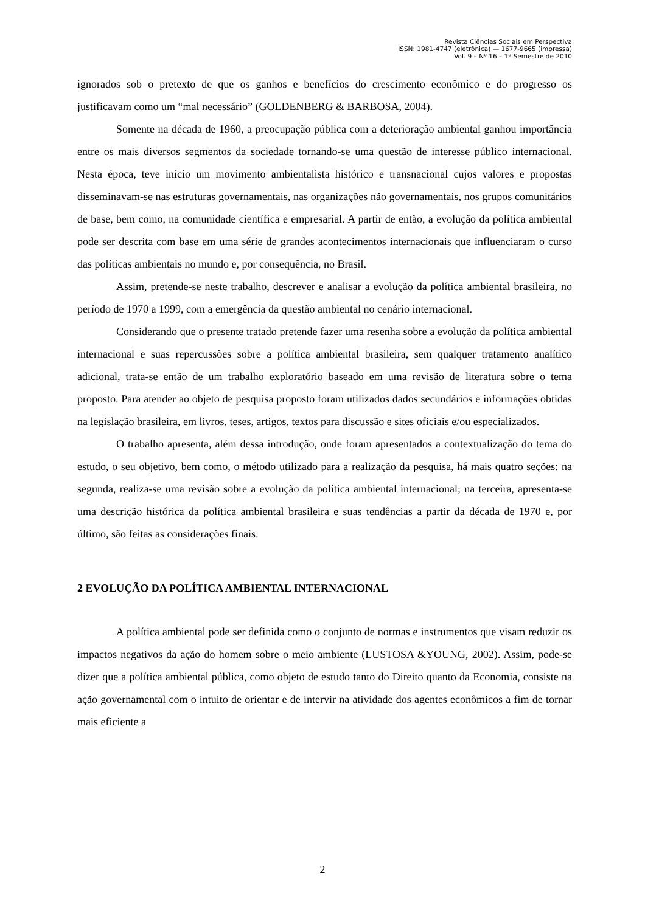Revista Ciências Sociais em Perspectiva
ISSN: 1981-4747 (eletrônica) — 1677-9665 (impressa)
Vol. 9 – Nº 16 – 1º Semestre de 2010
ignorados sob o pretexto de que os ganhos e benefícios do crescimento econômico e do progresso os justificavam como um “mal necessário” (GOLDENBERG & BARBOSA, 2004).
Somente na década de 1960, a preocupação pública com a deterioração ambiental ganhou importância entre os mais diversos segmentos da sociedade tornando-se uma questão de interesse público internacional. Nesta época, teve início um movimento ambientalista histórico e transnacional cujos valores e propostas disseminavam-se nas estruturas governamentais, nas organizações não governamentais, nos grupos comunitários de base, bem como, na comunidade científica e empresarial. A partir de então, a evolução da política ambiental pode ser descrita com base em uma série de grandes acontecimentos internacionais que influenciaram o curso das políticas ambientais no mundo e, por consequência, no Brasil.
Assim, pretende-se neste trabalho, descrever e analisar a evolução da política ambiental brasileira, no período de 1970 a 1999, com a emergência da questão ambiental no cenário internacional.
Considerando que o presente tratado pretende fazer uma resenha sobre a evolução da política ambiental internacional e suas repercussões sobre a política ambiental brasileira, sem qualquer tratamento analítico adicional, trata-se então de um trabalho exploratório baseado em uma revisão de literatura sobre o tema proposto. Para atender ao objeto de pesquisa proposto foram utilizados dados secundários e informações obtidas na legislação brasileira, em livros, teses, artigos, textos para discussão e sites oficiais e/ou especializados.
O trabalho apresenta, além dessa introdução, onde foram apresentados a contextualização do tema do estudo, o seu objetivo, bem como, o método utilizado para a realização da pesquisa, há mais quatro seções: na segunda, realiza-se uma revisão sobre a evolução da política ambiental internacional; na terceira, apresenta-se uma descrição histórica da política ambiental brasileira e suas tendências a partir da década de 1970 e, por último, são feitas as considerações finais.
2 EVOLUÇÃO DA POLÍTICA AMBIENTAL INTERNACIONAL
A política ambiental pode ser definida como o conjunto de normas e instrumentos que visam reduzir os impactos negativos da ação do homem sobre o meio ambiente (LUSTOSA &YOUNG, 2002). Assim, pode-se dizer que a política ambiental pública, como objeto de estudo tanto do Direito quanto da Economia, consiste na ação governamental com o intuito de orientar e de intervir na atividade dos agentes econômicos a fim de tornar mais eficiente a
2